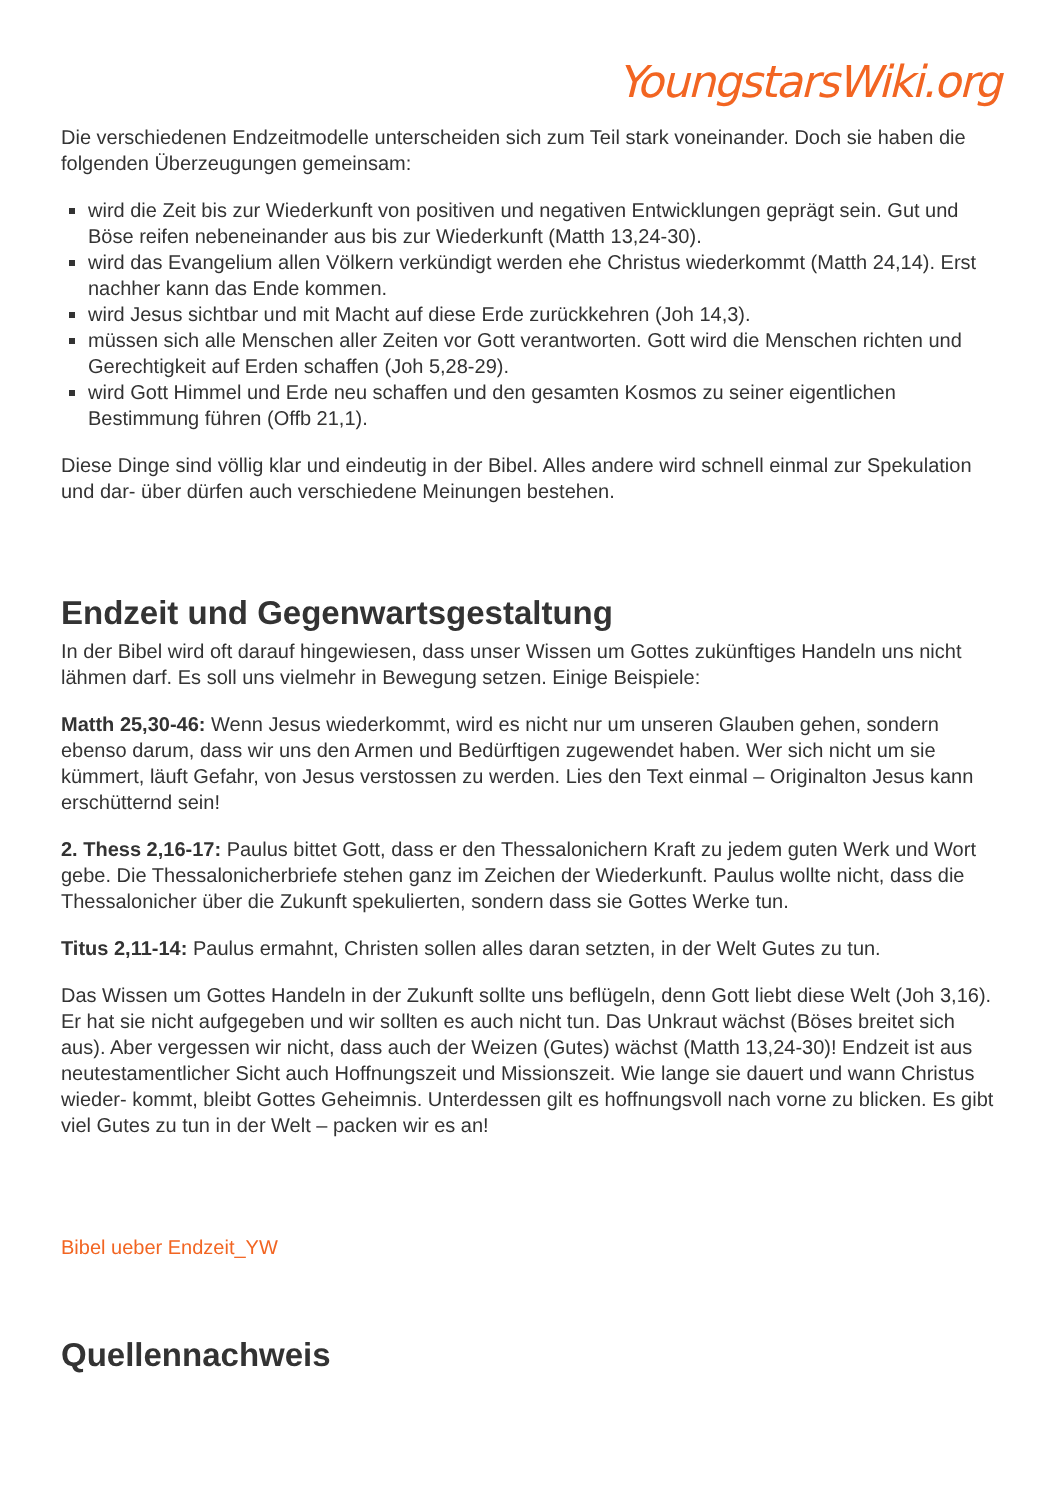YoungstarsWiki.org
Die verschiedenen Endzeitmodelle unterscheiden sich zum Teil stark voneinander. Doch sie haben die folgenden Überzeugungen gemeinsam:
wird die Zeit bis zur Wiederkunft von positiven und negativen Entwicklungen geprägt sein. Gut und Böse reifen nebeneinander aus bis zur Wiederkunft (Matth 13,24-30).
wird das Evangelium allen Völkern verkündigt werden ehe Christus wiederkommt (Matth 24,14). Erst nachher kann das Ende kommen.
wird Jesus sichtbar und mit Macht auf diese Erde zurückkehren (Joh 14,3).
müssen sich alle Menschen aller Zeiten vor Gott verantworten. Gott wird die Menschen richten und Gerechtigkeit auf Erden schaffen (Joh 5,28-29).
wird Gott Himmel und Erde neu schaffen und den gesamten Kosmos zu seiner eigentlichen Bestimmung führen (Offb 21,1).
Diese Dinge sind völlig klar und eindeutig in der Bibel. Alles andere wird schnell einmal zur Spekulation und dar- über dürfen auch verschiedene Meinungen bestehen.
Endzeit und Gegenwartsgestaltung
In der Bibel wird oft darauf hingewiesen, dass unser Wissen um Gottes zukünftiges Handeln uns nicht lähmen darf. Es soll uns vielmehr in Bewegung setzen. Einige Beispiele:
Matth 25,30-46: Wenn Jesus wiederkommt, wird es nicht nur um unseren Glauben gehen, sondern ebenso darum, dass wir uns den Armen und Bedürftigen zugewendet haben. Wer sich nicht um sie kümmert, läuft Gefahr, von Jesus verstossen zu werden. Lies den Text einmal – Originalton Jesus kann erschütternd sein!
2. Thess 2,16-17: Paulus bittet Gott, dass er den Thessalonichern Kraft zu jedem guten Werk und Wort gebe. Die Thessalonicherbriefe stehen ganz im Zeichen der Wiederkunft. Paulus wollte nicht, dass die Thessalonicher über die Zukunft spekulierten, sondern dass sie Gottes Werke tun.
Titus 2,11-14: Paulus ermahnt, Christen sollen alles daran setzten, in der Welt Gutes zu tun.
Das Wissen um Gottes Handeln in der Zukunft sollte uns beflügeln, denn Gott liebt diese Welt (Joh 3,16). Er hat sie nicht aufgegeben und wir sollten es auch nicht tun. Das Unkraut wächst (Böses breitet sich aus). Aber vergessen wir nicht, dass auch der Weizen (Gutes) wächst (Matth 13,24-30)! Endzeit ist aus neutestamentlicher Sicht auch Hoffnungszeit und Missionszeit. Wie lange sie dauert und wann Christus wieder- kommt, bleibt Gottes Geheimnis. Unterdessen gilt es hoffnungsvoll nach vorne zu blicken. Es gibt viel Gutes zu tun in der Welt – packen wir es an!
Bibel ueber Endzeit_YW
Quellennachweis